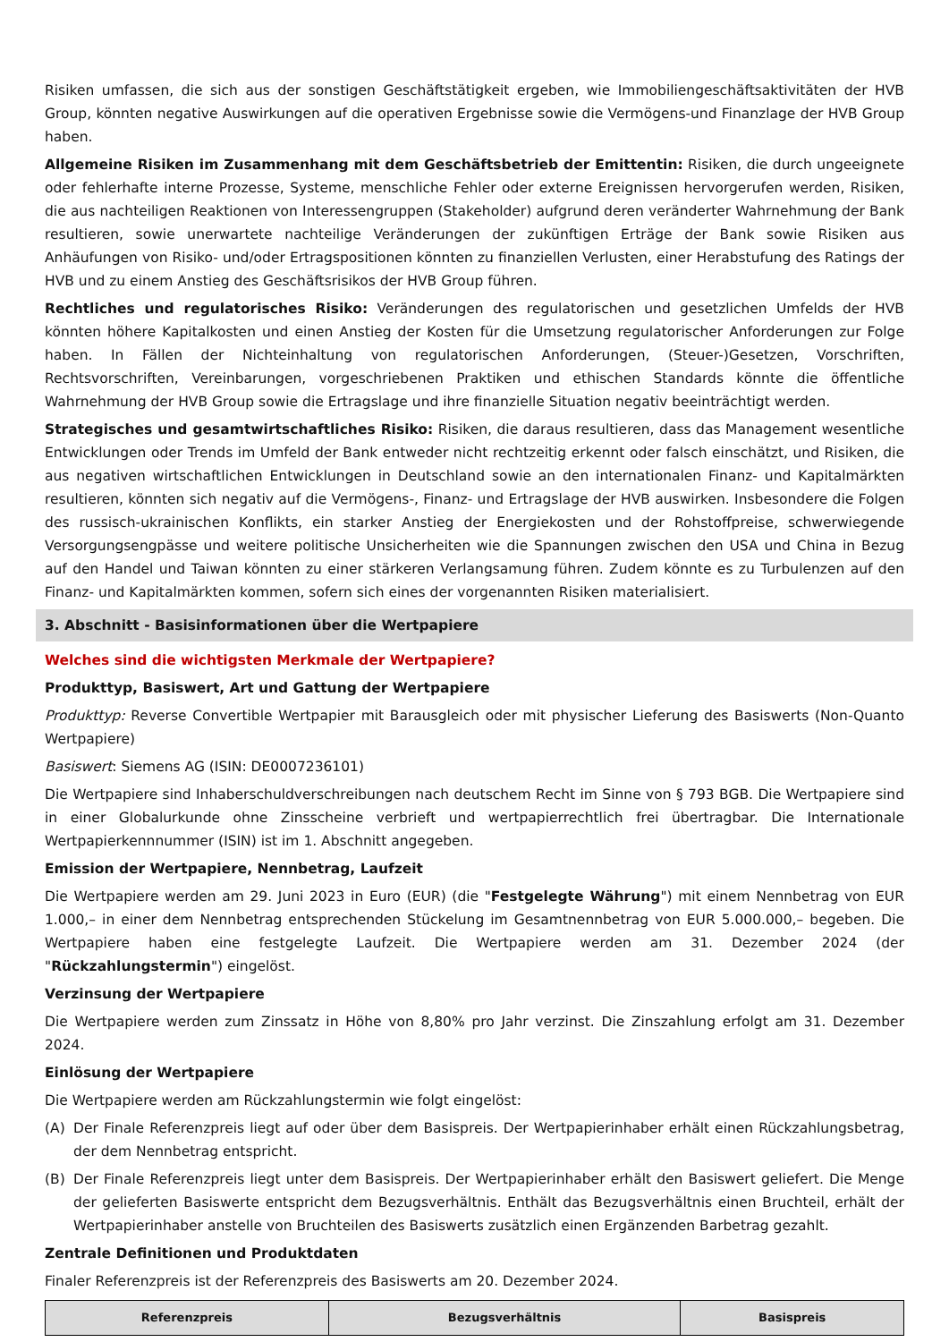Risiken umfassen, die sich aus der sonstigen Geschäftstätigkeit ergeben, wie Immobiliengeschäftsaktivitäten der HVB Group, könnten negative Auswirkungen auf die operativen Ergebnisse sowie die Vermögens-und Finanzlage der HVB Group haben.
Allgemeine Risiken im Zusammenhang mit dem Geschäftsbetrieb der Emittentin: Risiken, die durch ungeeignete oder fehlerhafte interne Prozesse, Systeme, menschliche Fehler oder externe Ereignissen hervorgerufen werden, Risiken, die aus nachteiligen Reaktionen von Interessengruppen (Stakeholder) aufgrund deren veränderter Wahrnehmung der Bank resultieren, sowie unerwartete nachteilige Veränderungen der zukünftigen Erträge der Bank sowie Risiken aus Anhäufungen von Risiko- und/oder Ertragspositionen könnten zu finanziellen Verlusten, einer Herabstufung des Ratings der HVB und zu einem Anstieg des Geschäftsrisikos der HVB Group führen.
Rechtliches und regulatorisches Risiko: Veränderungen des regulatorischen und gesetzlichen Umfelds der HVB könnten höhere Kapitalkosten und einen Anstieg der Kosten für die Umsetzung regulatorischer Anforderungen zur Folge haben. In Fällen der Nichteinhaltung von regulatorischen Anforderungen, (Steuer-)Gesetzen, Vorschriften, Rechtsvorschriften, Vereinbarungen, vorgeschriebenen Praktiken und ethischen Standards könnte die öffentliche Wahrnehmung der HVB Group sowie die Ertragslage und ihre finanzielle Situation negativ beeinträchtigt werden.
Strategisches und gesamtwirtschaftliches Risiko: Risiken, die daraus resultieren, dass das Management wesentliche Entwicklungen oder Trends im Umfeld der Bank entweder nicht rechtzeitig erkennt oder falsch einschätzt, und Risiken, die aus negativen wirtschaftlichen Entwicklungen in Deutschland sowie an den internationalen Finanz- und Kapitalmärkten resultieren, könnten sich negativ auf die Vermögens-, Finanz- und Ertragslage der HVB auswirken. Insbesondere die Folgen des russisch-ukrainischen Konflikts, ein starker Anstieg der Energiekosten und der Rohstoffpreise, schwerwiegende Versorgungsengpässe und weitere politische Unsicherheiten wie die Spannungen zwischen den USA und China in Bezug auf den Handel und Taiwan könnten zu einer stärkeren Verlangsamung führen. Zudem könnte es zu Turbulenzen auf den Finanz- und Kapitalmärkten kommen, sofern sich eines der vorgenannten Risiken materialisiert.
3. Abschnitt - Basisinformationen über die Wertpapiere
Welches sind die wichtigsten Merkmale der Wertpapiere?
Produkttyp, Basiswert, Art und Gattung der Wertpapiere
Produkttyp: Reverse Convertible Wertpapier mit Barausgleich oder mit physischer Lieferung des Basiswerts (Non-Quanto Wertpapiere)
Basiswert: Siemens AG (ISIN: DE0007236101)
Die Wertpapiere sind Inhaberschuldverschreibungen nach deutschem Recht im Sinne von § 793 BGB. Die Wertpapiere sind in einer Globalurkunde ohne Zinsscheine verbrieft und wertpapierrechtlich frei übertragbar. Die Internationale Wertpapierkennnummer (ISIN) ist im 1. Abschnitt angegeben.
Emission der Wertpapiere, Nennbetrag, Laufzeit
Die Wertpapiere werden am 29. Juni 2023 in Euro (EUR) (die "Festgelegte Währung") mit einem Nennbetrag von EUR 1.000,– in einer dem Nennbetrag entsprechenden Stückelung im Gesamtnennbetrag von EUR 5.000.000,– begeben. Die Wertpapiere haben eine festgelegte Laufzeit. Die Wertpapiere werden am 31. Dezember 2024 (der "Rückzahlungstermin") eingelöst.
Verzinsung der Wertpapiere
Die Wertpapiere werden zum Zinssatz in Höhe von 8,80% pro Jahr verzinst. Die Zinszahlung erfolgt am 31. Dezember 2024.
Einlösung der Wertpapiere
Die Wertpapiere werden am Rückzahlungstermin wie folgt eingelöst:
(A) Der Finale Referenzpreis liegt auf oder über dem Basispreis. Der Wertpapierinhaber erhält einen Rückzahlungsbetrag, der dem Nennbetrag entspricht.
(B) Der Finale Referenzpreis liegt unter dem Basispreis. Der Wertpapierinhaber erhält den Basiswert geliefert. Die Menge der gelieferten Basiswerte entspricht dem Bezugsverhältnis. Enthält das Bezugsverhältnis einen Bruchteil, erhält der Wertpapierinhaber anstelle von Bruchteilen des Basiswerts zusätzlich einen Ergänzenden Barbetrag gezahlt.
Zentrale Definitionen und Produktdaten
Finaler Referenzpreis ist der Referenzpreis des Basiswerts am 20. Dezember 2024.
| Referenzpreis | Bezugsverhältnis | Basispreis |
| --- | --- | --- |